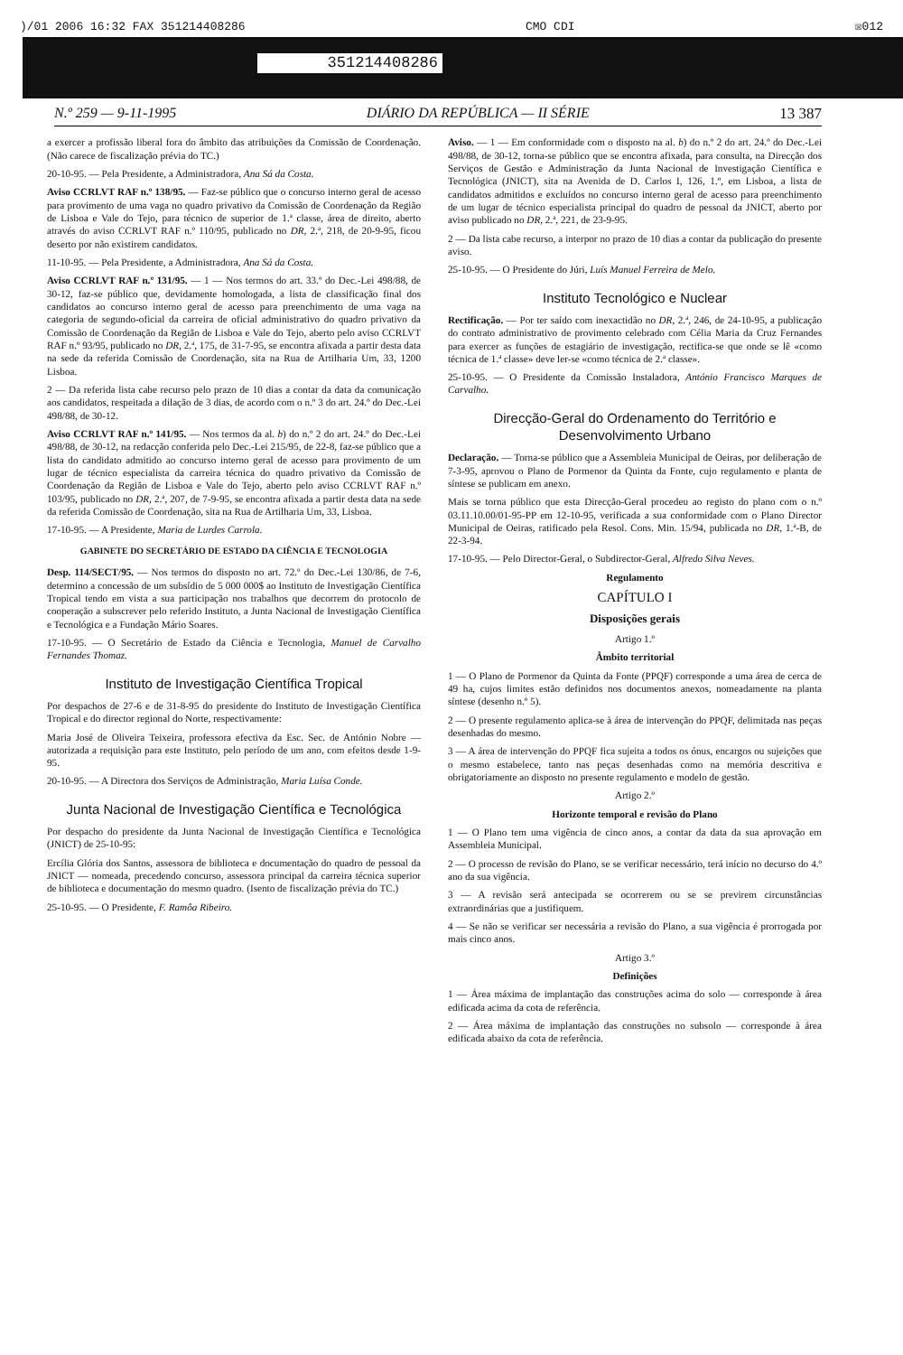)/01 2006 16:32 FAX 351214408286 CMO CDI ☒012
351214408286
N.º 259 — 9-11-1995 DIÁRIO DA REPÚBLICA — II SÉRIE 13 387
a exercer a profissão liberal fora do âmbito das atribuições da Comissão de Coordenação. (Não carece de fiscalização prévia do TC.)
20-10-95. — Pela Presidente, a Administradora, Ana Sá da Costa.
Aviso CCRLVT RAF n.º 138/95. — Faz-se público que o concurso interno geral de acesso para provimento de uma vaga no quadro privativo da Comissão de Coordenação da Região de Lisboa e Vale do Tejo, para técnico de superior de 1.ª classe, área de direito, aberto através do aviso CCRLVT RAF n.º 110/95, publicado no DR, 2.ª, 218, de 20-9-95, ficou deserto por não existirem candidatos.
11-10-95. — Pela Presidente, a Administradora, Ana Sá da Costa.
Aviso CCRLVT RAF n.º 131/95. — 1 — Nos termos do art. 33.º do Dec.-Lei 498/88, de 30-12, faz-se público que, devidamente homologada, a lista de classificação final dos candidatos ao concurso interno geral de acesso para preenchimento de uma vaga na categoria de segundo-oficial da carreira de oficial administrativo do quadro privativo da Comissão de Coordenação da Região de Lisboa e Vale do Tejo, aberto pelo aviso CCRLVT RAF n.º 93/95, publicado no DR, 2.ª, 175, de 31-7-95, se encontra afixada a partir desta data na sede da referida Comissão de Coordenação, sita na Rua de Artilharia Um, 33, 1200 Lisboa.
2 — Da referida lista cabe recurso pelo prazo de 10 dias a contar da data da comunicação aos candidatos, respeitada a dilação de 3 dias, de acordo com o n.º 3 do art. 24.º do Dec.-Lei 498/88, de 30-12.
Aviso CCRLVT RAF n.º 141/95. — Nos termos da al. b) do n.º 2 do art. 24.º do Dec.-Lei 498/88, de 30-12, na redacção conferida pelo Dec.-Lei 215/95, de 22-8, faz-se público que a lista do candidato admitido ao concurso interno geral de acesso para provimento de um lugar de técnico especialista da carreira técnica do quadro privativo da Comissão de Coordenação da Região de Lisboa e Vale do Tejo, aberto pelo aviso CCRLVT RAF n.º 103/95, publicado no DR, 2.ª, 207, de 7-9-95, se encontra afixada a partir desta data na sede da referida Comissão de Coordenação, sita na Rua de Artilharia Um, 33, Lisboa.
17-10-95. — A Presidente, Maria de Lurdes Carrola.
GABINETE DO SECRETÁRIO DE ESTADO DA CIÊNCIA E TECNOLOGIA
Desp. 114/SECT/95. — Nos termos do disposto no art. 72.º do Dec.-Lei 130/86, de 7-6, determino a concessão de um subsídio de 5 000 000$ ao Instituto de Investigação Científica Tropical tendo em vista a sua participação nos trabalhos que decorrem do protocolo de cooperação a subscrever pelo referido Instituto, a Junta Nacional de Investigação Científica e Tecnológica e a Fundação Mário Soares.
17-10-95. — O Secretário de Estado da Ciência e Tecnologia, Manuel de Carvalho Fernandes Thomaz.
Instituto de Investigação Científica Tropical
Por despachos de 27-6 e de 31-8-95 do presidente do Instituto de Investigação Científica Tropical e do director regional do Norte, respectivamente:
Maria José de Oliveira Teixeira, professora efectiva da Esc. Sec. de António Nobre — autorizada a requisição para este Instituto, pelo período de um ano, com efeitos desde 1-9-95.
20-10-95. — A Directora dos Serviços de Administração, Maria Luísa Conde.
Junta Nacional de Investigação Científica e Tecnológica
Por despacho do presidente da Junta Nacional de Investigação Científica e Tecnológica (JNICT) de 25-10-95:
Ercília Glória dos Santos, assessora de biblioteca e documentação do quadro de pessoal da JNICT — nomeada, precedendo concurso, assessora principal da carreira técnica superior de biblioteca e documentação do mesmo quadro. (Isento de fiscalização prévia do TC.)
25-10-95. — O Presidente, F. Ramôa Ribeiro.
Aviso. — 1 — Em conformidade com o disposto na al. b) do n.º 2 do art. 24.º do Dec.-Lei 498/88, de 30-12, torna-se público que se encontra afixada, para consulta, na Direcção dos Serviços de Gestão e Administração da Junta Nacional de Investigação Científica e Tecnológica (JNICT), sita na Avenida de D. Carlos I, 126, 1.º, em Lisboa, a lista de candidatos admitidos e excluídos no concurso interno geral de acesso para preenchimento de um lugar de técnico especialista principal do quadro de pessoal da JNICT, aberto por aviso publicado no DR, 2.ª, 221, de 23-9-95.
2 — Da lista cabe recurso, a interpor no prazo de 10 dias a contar da publicação do presente aviso.
25-10-95. — O Presidente do Júri, Luís Manuel Ferreira de Melo.
Instituto Tecnológico e Nuclear
Rectificação. — Por ter saído com inexactidão no DR, 2.ª, 246, de 24-10-95, a publicação do contrato administrativo de provimento celebrado com Célia Maria da Cruz Fernandes para exercer as funções de estagiário de investigação, rectifica-se que onde se lê «como técnica de 1.ª classe» deve ler-se «como técnica de 2.ª classe».
25-10-95. — O Presidente da Comissão Instaladora, António Francisco Marques de Carvalho.
Direcção-Geral do Ordenamento do Território e Desenvolvimento Urbano
Declaração. — Torna-se público que a Assembleia Municipal de Oeiras, por deliberação de 7-3-95, aprovou o Plano de Pormenor da Quinta da Fonte, cujo regulamento e planta de síntese se publicam em anexo.
Mais se torna público que esta Direcção-Geral procedeu ao registo do plano com o n.º 03.11.10.00/01-95-PP em 12-10-95, verificada a sua conformidade com o Plano Director Municipal de Oeiras, ratificado pela Resol. Cons. Min. 15/94, publicada no DR, 1.ª-B, de 22-3-94.
17-10-95. — Pelo Director-Geral, o Subdirector-Geral, Alfredo Silva Neves.
Regulamento
CAPÍTULO I
Disposições gerais
Artigo 1.º
Âmbito territorial
1 — O Plano de Pormenor da Quinta da Fonte (PPQF) corresponde a uma área de cerca de 49 ha, cujos limites estão definidos nos documentos anexos, nomeadamente na planta síntese (desenho n.º 5).
2 — O presente regulamento aplica-se à área de intervenção do PPQF, delimitada nas peças desenhadas do mesmo.
3 — A área de intervenção do PPQF fica sujeita a todos os ónus, encargos ou sujeições que o mesmo estabelece, tanto nas peças desenhadas como na memória descritiva e obrigatoriamente ao disposto no presente regulamento e modelo de gestão.
Artigo 2.º
Horizonte temporal e revisão do Plano
1 — O Plano tem uma vigência de cinco anos, a contar da data da sua aprovação em Assembleia Municipal.
2 — O processo de revisão do Plano, se se verificar necessário, terá início no decurso do 4.º ano da sua vigência.
3 — A revisão será antecipada se ocorrerem ou se se previrem circunstâncias extraordinárias que a justifiquem.
4 — Se não se verificar ser necessária a revisão do Plano, a sua vigência é prorrogada por mais cinco anos.
Artigo 3.º
Definições
1 — Área máxima de implantação das construções acima do solo — corresponde à área edificada acima da cota de referência.
2 — Área máxima de implantação das construções no subsolo — corresponde à área edificada abaixo da cota de referência.